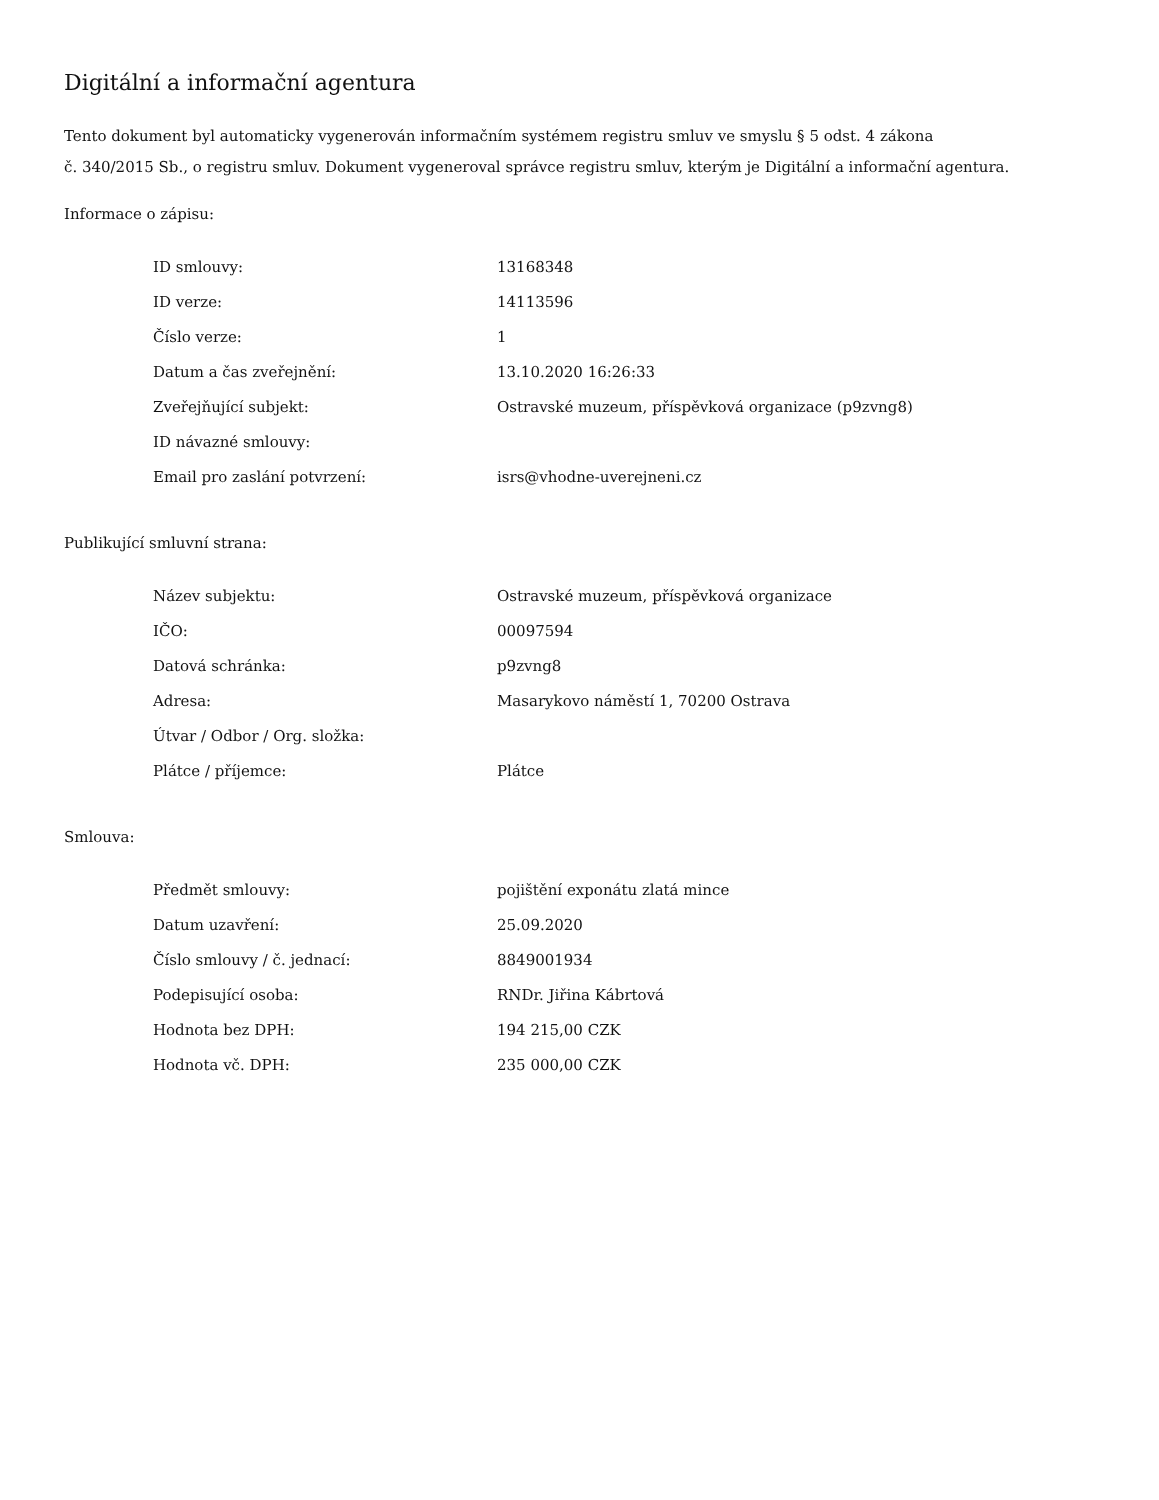Digitální a informační agentura
Tento dokument byl automaticky vygenerován informačním systémem registru smluv ve smyslu § 5 odst. 4 zákona
č. 340/2015 Sb., o registru smluv. Dokument vygeneroval správce registru smluv, kterým je Digitální a informační agentura.
Informace o zápisu:
| ID smlouvy: | 13168348 |
| ID verze: | 14113596 |
| Číslo verze: | 1 |
| Datum a čas zveřejnění: | 13.10.2020 16:26:33 |
| Zveřejňující subjekt: | Ostravské muzeum, příspěvková organizace (p9zvng8) |
| ID návazné smlouvy: | |
| Email pro zaslání potvrzení: | isrs@vhodne-uverejneni.cz |
Publikující smluvní strana:
| Název subjektu: | Ostravské muzeum, příspěvková organizace |
| IČO: | 00097594 |
| Datová schránka: | p9zvng8 |
| Adresa: | Masarykovo náměstí 1, 70200 Ostrava |
| Útvar / Odbor / Org. složka: | |
| Plátce / příjemce: | Plátce |
Smlouva:
| Předmět smlouvy: | pojištění exponátu zlatá mince |
| Datum uzavření: | 25.09.2020 |
| Číslo smlouvy / č. jednací: | 8849001934 |
| Podepisující osoba: | RNDr. Jiřina Kábrtová |
| Hodnota bez DPH: | 194 215,00 CZK |
| Hodnota vč. DPH: | 235 000,00 CZK |